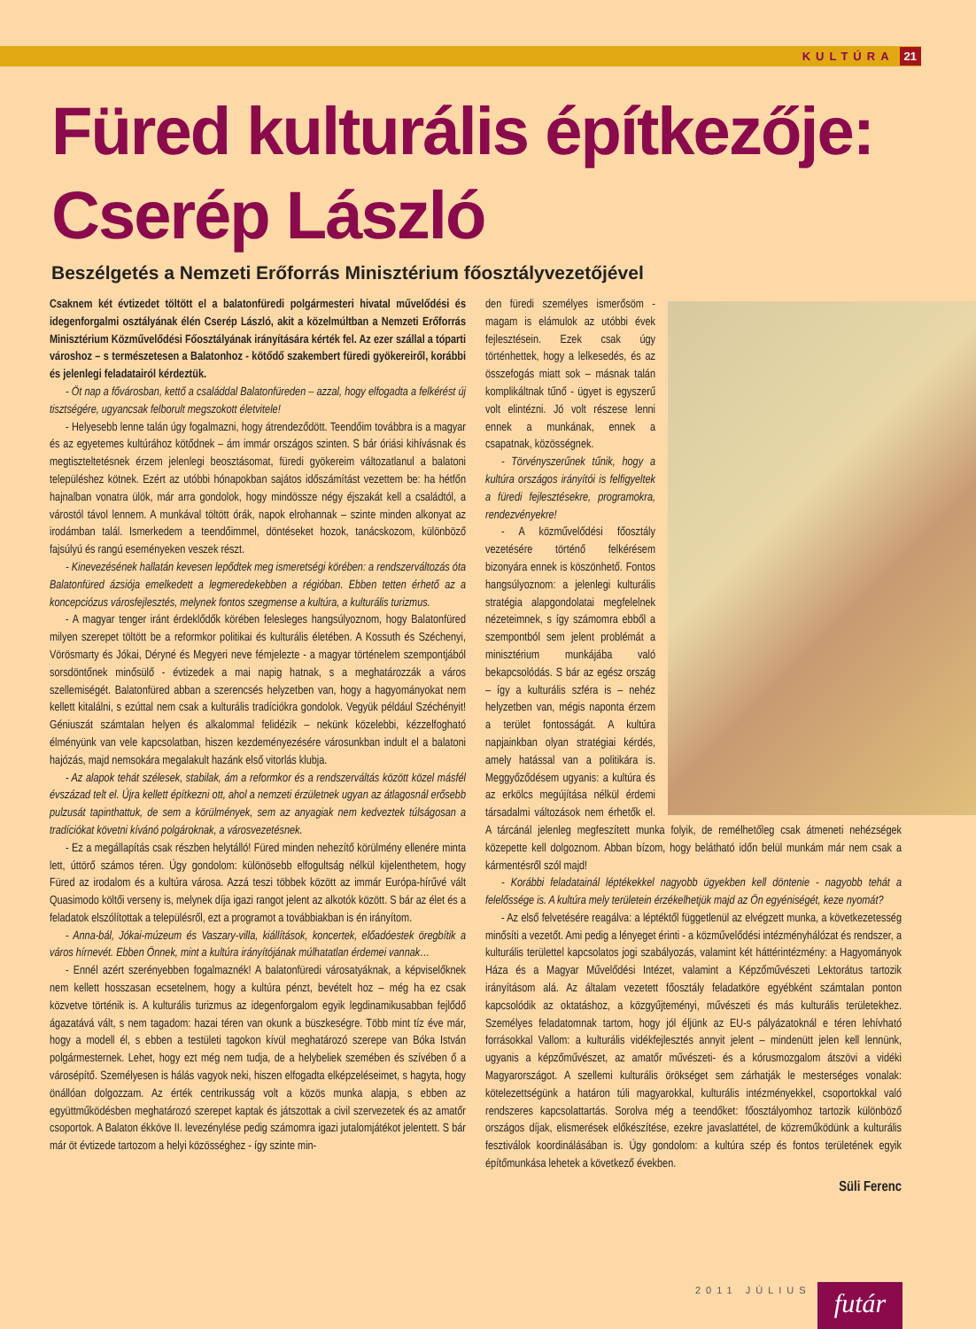KULTÚRA 21
Füred kulturális építkezője:
Cserép László
Beszélgetés a Nemzeti Erőforrás Minisztérium főosztályvezetőjével
Csaknem két évtizedet töltött el a balatonfüredi polgármesteri hivatal művelődési és idegenforgalmi osztályának élén Cserép László, akit a közelmúltban a Nemzeti Erőforrás Minisztérium Közművelődési Főosztályának irányítására kérték fel. Az ezer szállal a tóparti városhoz – s természetesen a Balatonhoz - kötődő szakembert füredi gyökereiről, korábbi és jelenlegi feladatairól kérdeztük.
- Öt nap a fővárosban, kettő a családdal Balatonfüreden – azzal, hogy elfogadta a felkérést új tisztségére, ugyancsak felborult megszokott életvitele!
- Helyesebb lenne talán úgy fogalmazni, hogy átrendeződött. Teendőim továbbra is a magyar és az egyetemes kultúrához kötődnek – ám immár országos szinten. S bár óriási kihívásnak és megtiszteltetésnek érzem jelenlegi beosztásomat, füredi gyökereim változatlanul a balatoni településhez kötnek. Ezért az utóbbi hónapokban sajátos időszámítást vezettem be: ha hétfőn hajnalban vonatra ülök, már arra gondolok, hogy mindössze négy éjszakát kell a családtól, a várostól távol lennem. A munkával töltött órák, napok elrohannak – szinte minden alkonyat az irodámban talál. Ismerkedem a teendőimmel, döntéseket hozok, tanácskozom, különböző fajsúlyú és rangú eseményeken veszek részt.
- Kinevezésének hallatán kevesen lepődtek meg ismeretségi körében: a rendszerváltozás óta Balatonfüred ázsiója emelkedett a legmeredekebben a régióban. Ebben tetten érhető az a koncepciózus városfejlesztés, melynek fontos szegmense a kultúra, a kulturális turizmus.
- A magyar tenger iránt érdeklődők körében felesleges hangsúlyoznom, hogy Balatonfüred milyen szerepet töltött be a reformkor politikai és kulturális életében. A Kossuth és Széchenyi, Vörösmarty és Jókai, Déryné és Megyeri neve fémjelezte - a magyar történelem szempontjából sorsdöntőnek minősülő - évtizedek a mai napig hatnak, s a meghatározzák a város szellemiségét. Balatonfüred abban a szerencsés helyzetben van, hogy a hagyományokat nem kellett kitalálni, s ezúttal nem csak a kulturális tradíciókra gondolok. Vegyük például Széchényit! Géniuszát számtalan helyen és alkalommal felidézik – nekünk közelebbi, kézzelfogható élményünk van vele kapcsolatban, hiszen kezdeményezésére városunkban indult el a balatoni hajózás, majd nemsokára megalakult hazánk első vitorlás klubja.
- Az alapok tehát szélesek, stabilak, ám a reformkor és a rendszerváltás között közel másfél évszázad telt el. Újra kellett építkezni ott, ahol a nemzeti érzületnek ugyan az átlagosnál erősebb pulzusát tapinthattuk, de sem a körülmények, sem az anyagiak nem kedveztek túlságosan a tradíciókat követni kívánó polgároknak, a városvezetésnek.
- Ez a megállapítás csak részben helytálló! Füred minden nehezítő körülmény ellenére minta lett, úttörő számos téren. Úgy gondolom: különösebb elfogultság nélkül kijelenthetem, hogy Füred az irodalom és a kultúra városa. Azzá teszi többek között az immár Európa-hírűvé vált Quasimodo költői verseny is, melynek díja igazi rangot jelent az alkotók között. S bár az élet és a feladatok elszólítottak a településről, ezt a programot a továbbiakban is én irányítom.
- Anna-bál, Jókai-múzeum és Vaszary-villa, kiállítások, koncertek, előadóestek öregbítik a város hírnevét. Ebben Önnek, mint a kultúra irányítójának múlhatatlan érdemei vannak…
- Ennél azért szerényebben fogalmaznék! A balatonfüredi városatyáknak, a képviselőknek nem kellett hosszasan ecsetelnem, hogy a kultúra pénzt, bevételt hoz – még ha ez csak közvetve történik is. A kulturális turizmus az idegenforgalom egyik legdinamikusabban fejlődő ágazatává vált, s nem tagadom: hazai téren van okunk a büszkeségre. Több mint tíz éve már, hogy a modell él, s ebben a testületi tagokon kívül meghatározó szerepe van Bóka István polgármesternek. Lehet, hogy ezt még nem tudja, de a helybeliek szemében és szívében ő a városépítő. Személyesen is hálás vagyok neki, hiszen elfogadta elképzeléseimet, s hagyta, hogy önállóan dolgozzam. Az érték centrikusság volt a közös munka alapja, s ebben az együttműködésben meghatározó szerepet kaptak és játszottak a civil szervezetek és az amatőr csoportok. A Balaton ékköve II. levezénylése pedig számomra igazi jutalomjátékot jelentett. S bár már öt évtizede tartozom a helyi közösséghez - így szinte min-
den füredi személyes ismerősöm - magam is elámulok az utóbbi évek fejlesztésein. Ezek csak úgy történhettek, hogy a lelkesedés, és az összefogás miatt sok – másnak talán komplikáltnak tűnő - ügyet is egyszerű volt elintézni. Jó volt részese lenni ennek a munkának, ennek a csapatnak, közösségnek.
- Törvényszerűnek tűnik, hogy a kultúra országos irányítói is felfigyeltek a füredi fejlesztésekre, programokra, rendezvényekre!
- A közművelődési főosztály vezetésére történő felkérésem bizonyára ennek is köszönhető. Fontos hangsúlyoznom: a jelenlegi kulturális stratégia alapgondolatai megfelelnek nézeteimnek, s így számomra ebből a szempontból sem jelent problémát a minisztérium munkájába való bekapcsolódás. S bár az egész ország – így a kulturális szféra is – nehéz helyzetben van, mégis naponta érzem a terület fontosságát. A kultúra napjainkban olyan stratégiai kérdés, amely hatással van a politikára is. Meggyőződésem ugyanis: a kultúra és az erkölcs megújítása nélkül érdemi társadalmi változások nem érhetők el. A tárcánál jelenleg megfeszített munka folyik, de remélhetőleg csak átmeneti nehézségek közepette kell dolgoznom. Abban bízom, hogy belátható időn belül munkám már nem csak a kármentésről szól majd!
- Korábbi feladatainál léptékekkel nagyobb ügyekben kell döntenie - nagyobb tehát a felelőssége is. A kultúra mely területein érzékelhetjük majd az Ön egyéniségét, keze nyomát?
- Az első felvetésére reagálva: a léptéktől függetlenül az elvégzett munka, a következetesség minősíti a vezetőt. Ami pedig a lényeget érinti - a közművelődési intézményhálózat és rendszer, a kulturális területtel kapcsolatos jogi szabályozás, valamint két háttérintézmény: a Hagyományok Háza és a Magyar Művelődési Intézet, valamint a Képzőművészeti Lektorátus tartozik irányításom alá. Az általam vezetett főosztály feladatköre egyébként számtalan ponton kapcsolódik az oktatáshoz, a közgyűjteményi, művészeti és más kulturális területekhez. Személyes feladatomnak tartom, hogy jól éljünk az EU-s pályázatoknál e téren lehívható forrásokkal Vallom: a kulturális vidékfejlesztés annyit jelent – mindenütt jelen kell lennünk, ugyanis a képzőművészet, az amatőr művészeti- és a kórusmozgalom átszövi a vidéki Magyarországot. A szellemi kulturális örökséget sem zárhatják le mesterséges vonalak: kötelezettségünk a határon túli magyarokkal, kulturális intézményekkel, csoportokkal való rendszeres kapcsolattartás. Sorolva még a teendőket: főosztályomhoz tartozik különböző országos díjak, elismerések előkészítése, ezekre javaslattétel, de közreműködünk a kulturális fesztiválok koordinálásában is. Úgy gondolom: a kultúra szép és fontos területének egyik építőmunkása lehetek a következő években.
Süli Ferenc
2011 JÚLIUS futár